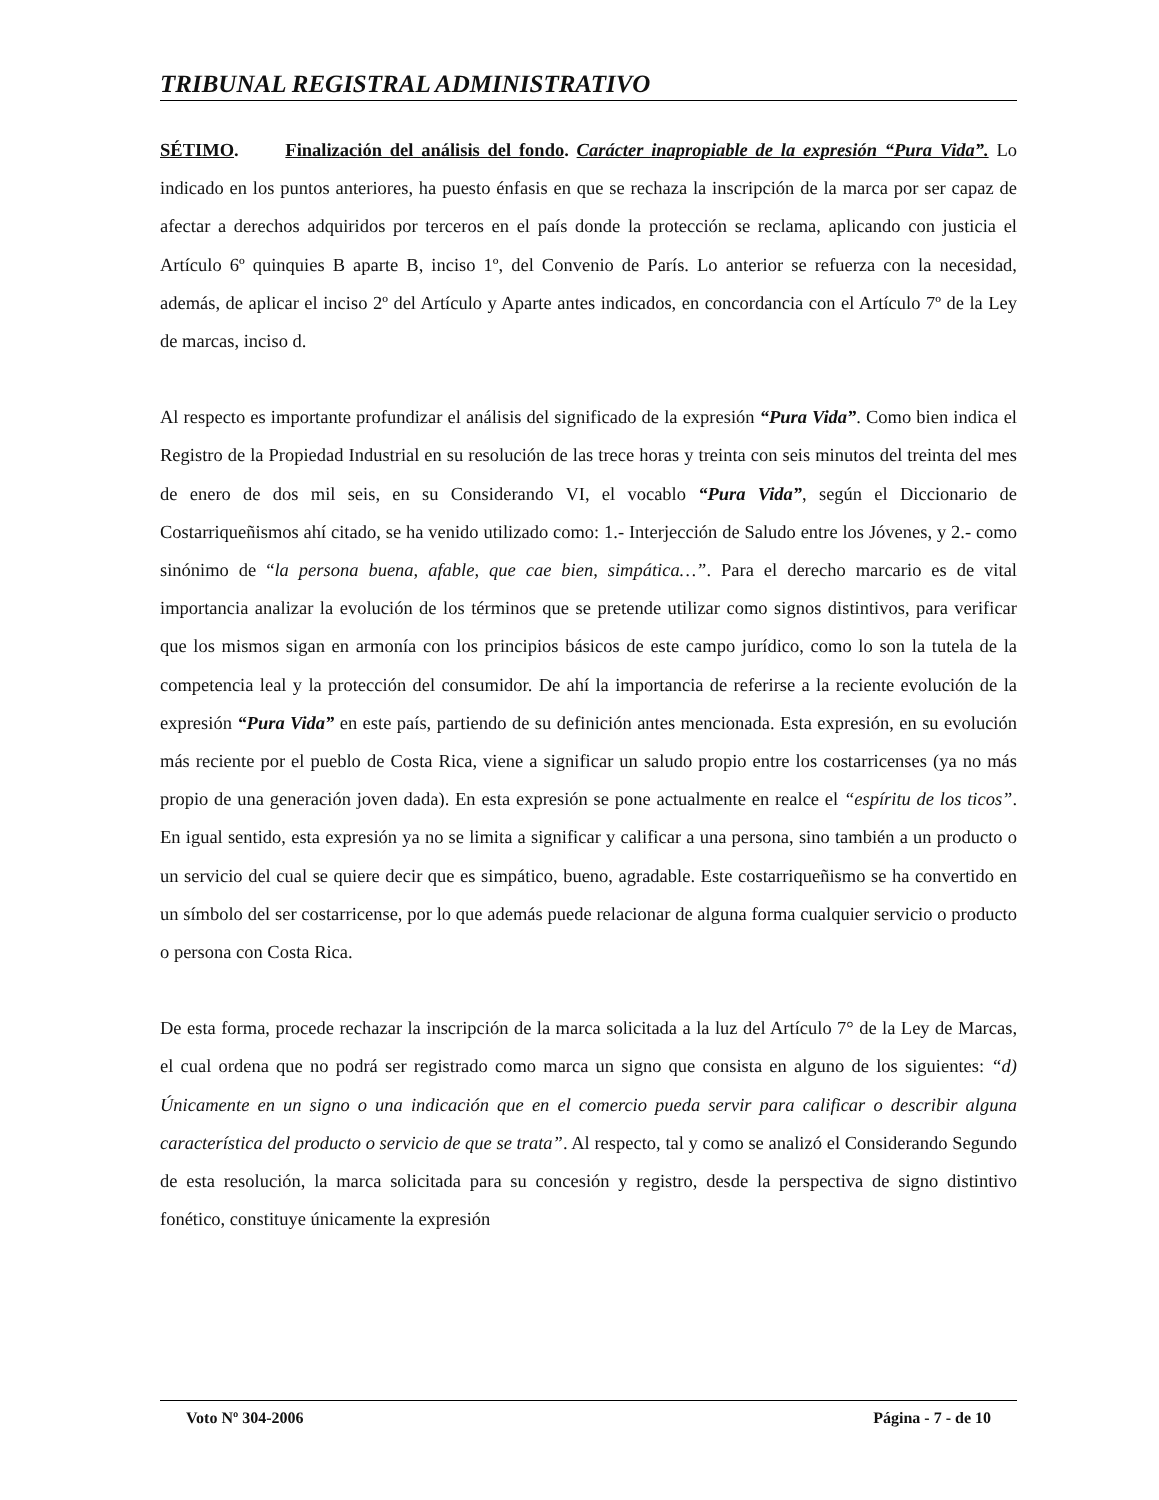TRIBUNAL REGISTRAL ADMINISTRATIVO
SÉTIMO. Finalización del análisis del fondo. Carácter inapropiable de la expresión “Pura Vida”. Lo indicado en los puntos anteriores, ha puesto énfasis en que se rechaza la inscripción de la marca por ser capaz de afectar a derechos adquiridos por terceros en el país donde la protección se reclama, aplicando con justicia el Artículo 6º quinquies B aparte B, inciso 1º, del Convenio de París. Lo anterior se refuerza con la necesidad, además, de aplicar el inciso 2º del Artículo y Aparte antes indicados, en concordancia con el Artículo 7º de la Ley de marcas, inciso d.
Al respecto es importante profundizar el análisis del significado de la expresión “Pura Vida”. Como bien indica el Registro de la Propiedad Industrial en su resolución de las trece horas y treinta con seis minutos del treinta del mes de enero de dos mil seis, en su Considerando VI, el vocablo “Pura Vida”, según el Diccionario de Costarriqueñismos ahí citado, se ha venido utilizado como: 1.- Interjección de Saludo entre los Jóvenes, y 2.- como sinónimo de “la persona buena, afable, que cae bien, simpática…”. Para el derecho marcario es de vital importancia analizar la evolución de los términos que se pretende utilizar como signos distintivos, para verificar que los mismos sigan en armonía con los principios básicos de este campo jurídico, como lo son la tutela de la competencia leal y la protección del consumidor. De ahí la importancia de referirse a la reciente evolución de la expresión “Pura Vida” en este país, partiendo de su definición antes mencionada. Esta expresión, en su evolución más reciente por el pueblo de Costa Rica, viene a significar un saludo propio entre los costarricenses (ya no más propio de una generación joven dada). En esta expresión se pone actualmente en realce el “espíritu de los ticos”. En igual sentido, esta expresión ya no se limita a significar y calificar a una persona, sino también a un producto o un servicio del cual se quiere decir que es simpático, bueno, agradable. Este costarriqueñismo se ha convertido en un símbolo del ser costarricense, por lo que además puede relacionar de alguna forma cualquier servicio o producto o persona con Costa Rica.
De esta forma, procede rechazar la inscripción de la marca solicitada a la luz del Artículo 7° de la Ley de Marcas, el cual ordena que no podrá ser registrado como marca un signo que consista en alguno de los siguientes: “d) Únicamente en un signo o una indicación que en el comercio pueda servir para calificar o describir alguna característica del producto o servicio de que se trata”. Al respecto, tal y como se analizó el Considerando Segundo de esta resolución, la marca solicitada para su concesión y registro, desde la perspectiva de signo distintivo fonético, constituye únicamente la expresión
Voto Nº 304-2006 Página - 7 - de 10